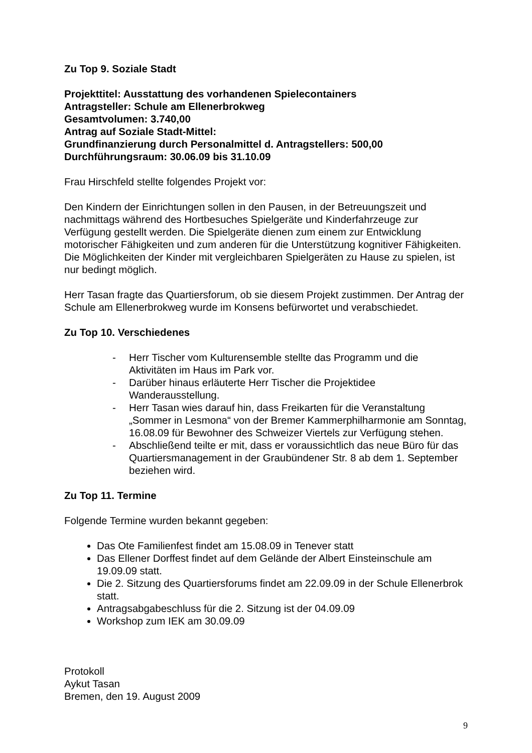Zu Top 9. Soziale Stadt
Projekttitel: Ausstattung des vorhandenen Spielecontainers
Antragsteller: Schule am Ellenerbrokweg
Gesamtvolumen: 3.740,00
Antrag auf Soziale Stadt-Mittel:
Grundfinanzierung durch Personalmittel d. Antragstellers: 500,00
Durchführungsraum: 30.06.09 bis 31.10.09
Frau Hirschfeld stellte folgendes Projekt vor:
Den Kindern der Einrichtungen sollen in den Pausen, in der Betreuungszeit und nachmittags während des Hortbesuches Spielgeräte und Kinderfahrzeuge zur Verfügung gestellt werden. Die Spielgeräte dienen zum einem zur Entwicklung motorischer Fähigkeiten und zum anderen für die Unterstützung kognitiver Fähigkeiten. Die Möglichkeiten der Kinder mit vergleichbaren Spielgeräten zu Hause zu spielen, ist nur bedingt möglich.
Herr Tasan fragte das Quartiersforum, ob sie diesem Projekt zustimmen. Der Antrag der Schule am Ellenerbrokweg wurde im Konsens befürwortet und verabschiedet.
Zu Top 10. Verschiedenes
- Herr Tischer vom Kulturensemble stellte das Programm und die Aktivitäten im Haus im Park vor.
- Darüber hinaus erläuterte Herr Tischer die Projektidee Wanderausstellung.
- Herr Tasan wies darauf hin, dass Freikarten für die Veranstaltung „Sommer in Lesmona“ von der Bremer Kammerphilharmonie am Sonntag, 16.08.09 für Bewohner des Schweizer Viertels zur Verfügung stehen.
- Abschließend teilte er mit, dass er voraussichtlich das neue Büro für das Quartiersmanagement in der Graubündener Str. 8 ab dem 1. September beziehen wird.
Zu Top 11. Termine
Folgende Termine wurden bekannt gegeben:
Das Ote Familienfest findet am 15.08.09 in Tenever statt
Das Ellener Dorffest findet auf dem Gelände der Albert Einsteinschule am 19.09.09 statt.
Die 2. Sitzung des Quartiersforums findet am 22.09.09 in der Schule Ellenerbrok statt.
Antragsabgabeschluss für die 2. Sitzung ist der 04.09.09
Workshop zum IEK am 30.09.09
Protokoll
Aykut Tasan
Bremen, den 19. August 2009
9